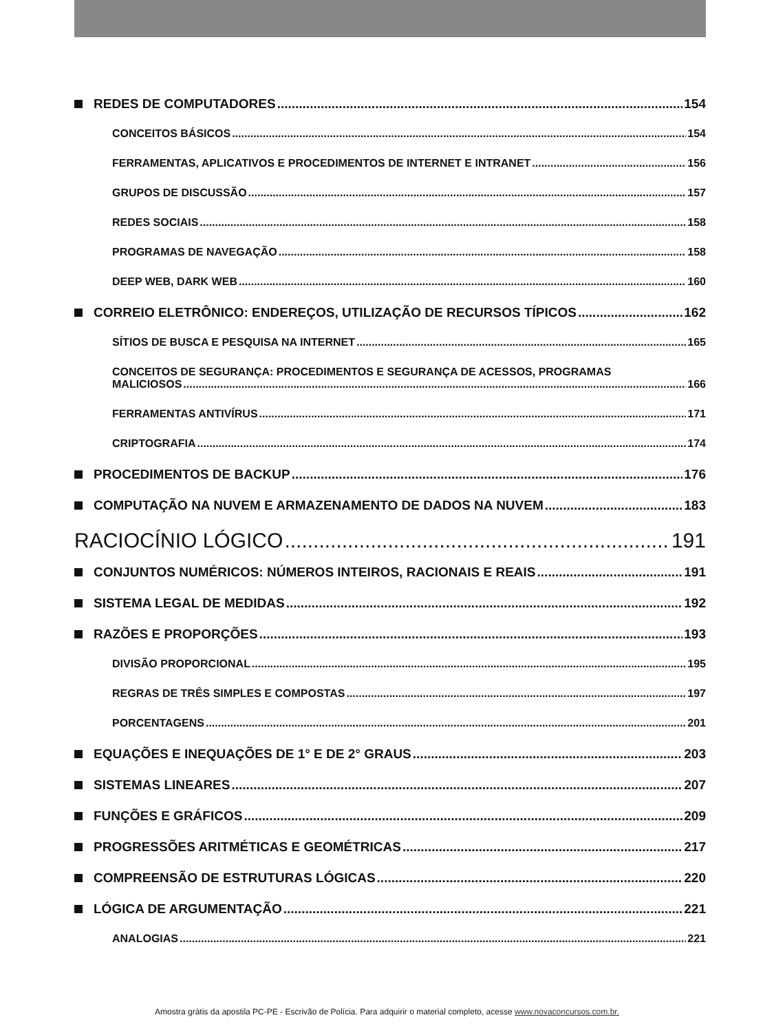REDES DE COMPUTADORES 154
CONCEITOS BÁSICOS 154
FERRAMENTAS, APLICATIVOS E PROCEDIMENTOS DE INTERNET E INTRANET 156
GRUPOS DE DISCUSSÃO 157
REDES SOCIAIS 158
PROGRAMAS DE NAVEGAÇÃO 158
DEEP WEB, DARK WEB 160
CORREIO ELETRÔNICO: ENDEREÇOS, UTILIZAÇÃO DE RECURSOS TÍPICOS 162
SÍTIOS DE BUSCA E PESQUISA NA INTERNET 165
CONCEITOS DE SEGURANÇA: PROCEDIMENTOS E SEGURANÇA DE ACESSOS, PROGRAMAS
MALICIOSOS 166
FERRAMENTAS ANTIVÍRUS 171
CRIPTOGRAFIA 174
PROCEDIMENTOS DE BACKUP 176
COMPUTAÇÃO NA NUVEM E ARMAZENAMENTO DE DADOS NA NUVEM 183
RACIOCÍNIO LÓGICO 191
CONJUNTOS NUMÉRICOS: NÚMEROS INTEIROS, RACIONAIS E REAIS 191
SISTEMA LEGAL DE MEDIDAS 192
RAZÕES E PROPORÇÕES 193
DIVISÃO PROPORCIONAL 195
REGRAS DE TRÊS SIMPLES E COMPOSTAS 197
PORCENTAGENS 201
EQUAÇÕES E INEQUAÇÕES DE 1° E DE 2° GRAUS 203
SISTEMAS LINEARES 207
FUNÇÕES E GRÁFICOS 209
PROGRESSÕES ARITMÉTICAS E GEOMÉTRICAS 217
COMPREENSÃO DE ESTRUTURAS LÓGICAS 220
LÓGICA DE ARGUMENTAÇÃO 221
ANALOGIAS 221
Amostra grátis da apostila PC-PE - Escrivão de Polícia. Para adquirir o material completo, acesse www.novaconcursos.com.br.